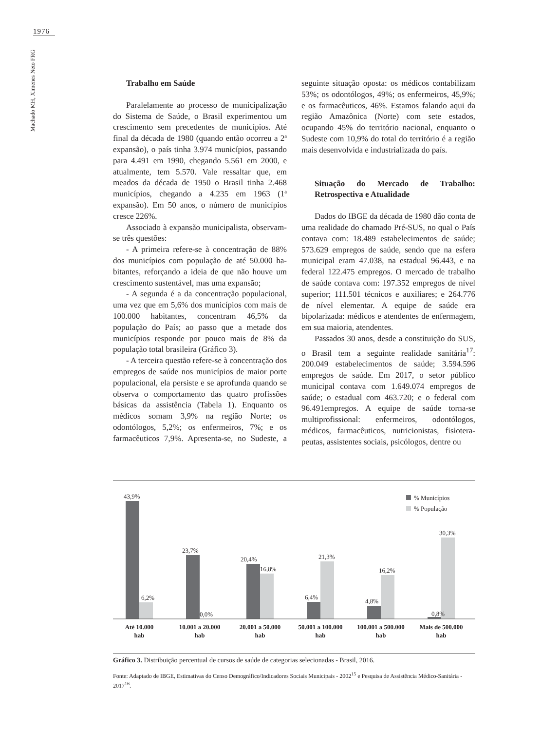1976
Machado MH, Ximenes Neto FRG
Trabalho em Saúde
Paralelamente ao processo de municipaliza­ção do Sistema de Saúde, o Brasil experimentou um crescimento sem precedentes de municípios. Até final da década de 1980 (quando então ocor­reu a 2ª expansão), o país tinha 3.974 municípios, passando para 4.491 em 1990, chegando 5.561 em 2000, e atualmente, tem 5.570. Vale ressaltar que, em meados da década de 1950 o Brasil tinha 2.468 municípios, chegando a 4.235 em 1963 (1ª expansão). Em 50 anos, o número de municípios cresce 226%.
Associado à expansão municipalista, obser­vam-se três questões:
- A primeira refere-se à concentração de 88% dos municípios com população de até 50.000 ha­bitantes, reforçando a ideia de que não houve um crescimento sustentável, mas uma expansão;
- A segunda é a da concentração populacio­nal, uma vez que em 5,6% dos municípios com mais de 100.000 habitantes, concentram 46,5% da população do País; ao passo que a metade dos municípios responde por pouco mais de 8% da população total brasileira (Gráfico 3).
- A terceira questão refere-se à concentração dos empregos de saúde nos municípios de maior porte populacional, ela persiste e se aprofunda quando se observa o comportamento das quatro profissões básicas da assistência (Tabela 1). En­quanto os médicos somam 3,9% na região Norte; os odontólogos, 5,2%; os enfermeiros, 7%; e os farmacêuticos 7,9%. Apresenta-se, no Sudeste, a seguinte situação oposta: os médicos contabili­zam 53%; os odontólogos, 49%; os enfermeiros, 45,9%; e os farmacêuticos, 46%. Estamos falan­do aqui da região Amazônica (Norte) com sete estados, ocupando 45% do território nacional, enquanto o Sudeste com 10,9% do total do ter­ritório é a região mais desenvolvida e industria­lizada do país.
Situação do Mercado de Trabalho: Retrospectiva e Atualidade
Dados do IBGE da década de 1980 dão conta de uma realidade do chamado Pré-SUS, no qual o País contava com: 18.489 estabelecimentos de saúde; 573.629 empregos de saúde, sendo que na esfera municipal eram 47.038, na estadual 96.443, e na federal 122.475 empregos. O mer­cado de trabalho de saúde contava com: 197.352 empregos de nível superior; 111.501 técnicos e auxiliares; e 264.776 de nível elementar. A equipe de saúde era bipolarizada: médicos e atendentes de enfermagem, em sua maioria, atendentes.
Passados 30 anos, desde a constituição do SUS, o Brasil tem a seguinte realidade sanitária<sup>17</sup>: 200.049 estabelecimentos de saúde; 3.594.596 empregos de saúde. Em 2017, o setor público municipal contava com 1.649.074 empregos de saúde; o estadual com 463.720; e o federal com 96.491empregos. A equipe de saúde torna-se multiprofissional: enfermeiros, odontólogos, médicos, farmacêuticos, nutricionistas, fisiotera­peutas, assistentes sociais, psicólogos, dentre ou­
43,9%
6,2%
23,7%
0,0%
20,4%
16,8%
6,4%
21,3%
4,8%
16,2%
0,8%
30,3%
% Municípios
% População
Até 10.000
hab
10.001 a 20.000
hab
20.001 a 50.000
hab
50.001 a 100.000
hab
100.001 a 500.000
hab
Mais de 500.000
hab
Gráfico 3. Distribuição percentual de cursos de saúde de categorias selecionadas - Brasil, 2016.
Fonte: Adaptado de IBGE, Estimativas do Censo Demográfico/Indicadores Sociais Municipais - 2002<sup>15</sup> e Pesquisa de Assistência Médico-Sanitária - 2017<sup>16</sup>.